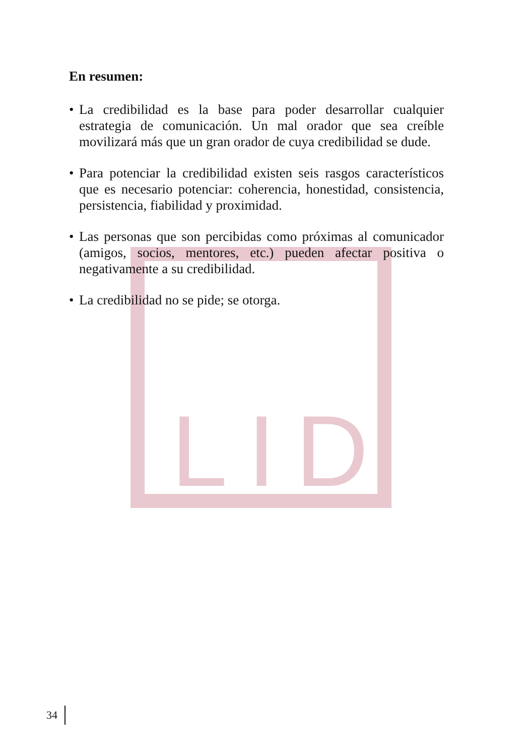LID
En resumen:
• La credibilidad es la base para poder desarrollar cualquier estrategia de comunicación. Un mal orador que sea creíble movilizará más que un gran orador de cuya credibilidad se dude.
• Para potenciar la credibilidad existen seis rasgos característicos que es necesario potenciar: coherencia, honestidad, consistencia, persistencia, fiabilidad y proximidad.
• Las personas que son percibidas como próximas al comunicador (amigos, socios, mentores, etc.) pueden afectar positiva o negativamente a su credibilidad.
• La credibilidad no se pide; se otorga.
34